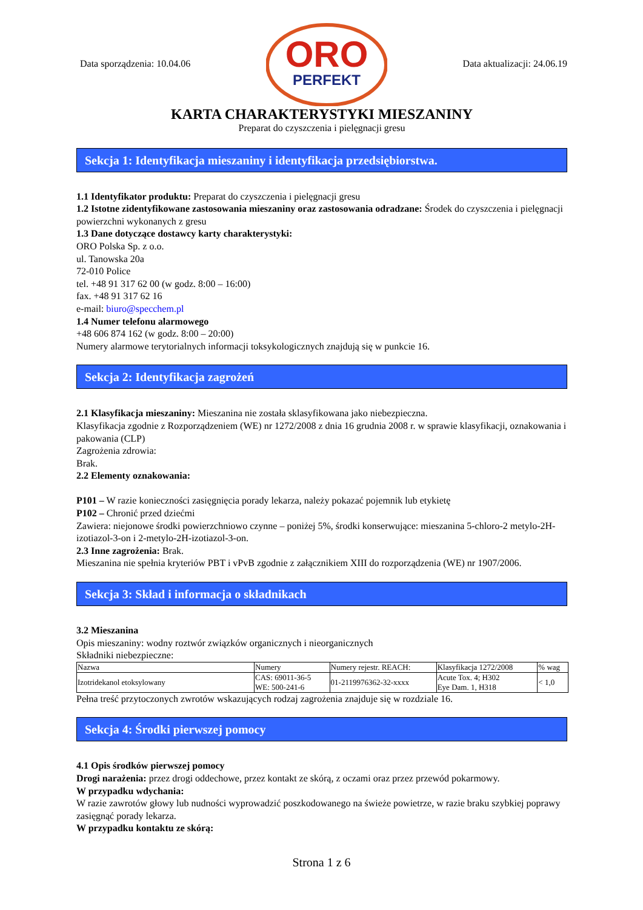Data sporządzenia: 10.04.06
ORO
PERFEKT
Data aktualizacji: 24.06.19
KARTA CHARAKTERYSTYKI MIESZANINY
Preparat do czyszczenia i pielęgnacji gresu
Sekcja 1: Identyfikacja mieszaniny i identyfikacja przedsiębiorstwa.
1.1 Identyfikator produktu: Preparat do czyszczenia i pielęgnacji gresu
1.2 Istotne zidentyfikowane zastosowania mieszaniny oraz zastosowania odradzane: Środek do czyszczenia i pielęgnacji powierzchni wykonanych z gresu
1.3 Dane dotyczące dostawcy karty charakterystyki:
ORO Polska Sp. z o.o.
ul. Tanowska 20a
72-010 Police
tel. +48 91 317 62 00 (w godz. 8:00 – 16:00)
fax. +48 91 317 62 16
e-mail: biuro@specchem.pl
1.4 Numer telefonu alarmowego
+48 606 874 162 (w godz. 8:00 – 20:00)
Numery alarmowe terytorialnych informacji toksykologicznych znajdują się w punkcie 16.
Sekcja 2: Identyfikacja zagrożeń
2.1 Klasyfikacja mieszaniny: Mieszanina nie została sklasyfikowana jako niebezpieczna.
Klasyfikacja zgodnie z Rozporządzeniem (WE) nr 1272/2008 z dnia 16 grudnia 2008 r. w sprawie klasyfikacji, oznakowania i pakowania (CLP)
Zagrożenia zdrowia:
Brak.
2.2 Elementy oznakowania:
P101 – W razie konieczności zasięgnięcia porady lekarza, należy pokazać pojemnik lub etykietę
P102 – Chronić przed dziećmi
Zawiera: niejonowe środki powierzchniowo czynne – poniżej 5%, środki konserwujące: mieszanina 5-chloro-2 metylo-2H-izotiazol-3-on i 2-metylo-2H-izotiazol-3-on.
2.3 Inne zagrożenia: Brak.
Mieszanina nie spełnia kryteriów PBT i vPvB zgodnie z załącznikiem XIII do rozporządzenia (WE) nr 1907/2006.
Sekcja 3: Skład i informacja o składnikach
3.2 Mieszanina
Opis mieszaniny: wodny roztwór związków organicznych i nieorganicznych
Składniki niebezpieczne:
| Nazwa | Numery | Numery rejestr. REACH: | Klasyfikacja 1272/2008 | % wag |
| Izotridekanol etoksylowany | CAS: 69011-36-5 WE: 500-241-6 | 01-2119976362-32-xxxx | Acute Tox. 4; H302 Eye Dam. 1, H318 | < 1,0 |
Pełna treść przytoczonych zwrotów wskazujących rodzaj zagrożenia znajduje się w rozdziale 16.
Sekcja 4: Środki pierwszej pomocy
4.1 Opis środków pierwszej pomocy
Drogi narażenia: przez drogi oddechowe, przez kontakt ze skórą, z oczami oraz przez przewód pokarmowy.
W przypadku wdychania:
W razie zawrotów głowy lub nudności wyprowadzić poszkodowanego na świeże powietrze, w razie braku szybkiej poprawy zasięgnąć porady lekarza.
W przypadku kontaktu ze skórą:
Strona 1 z 6